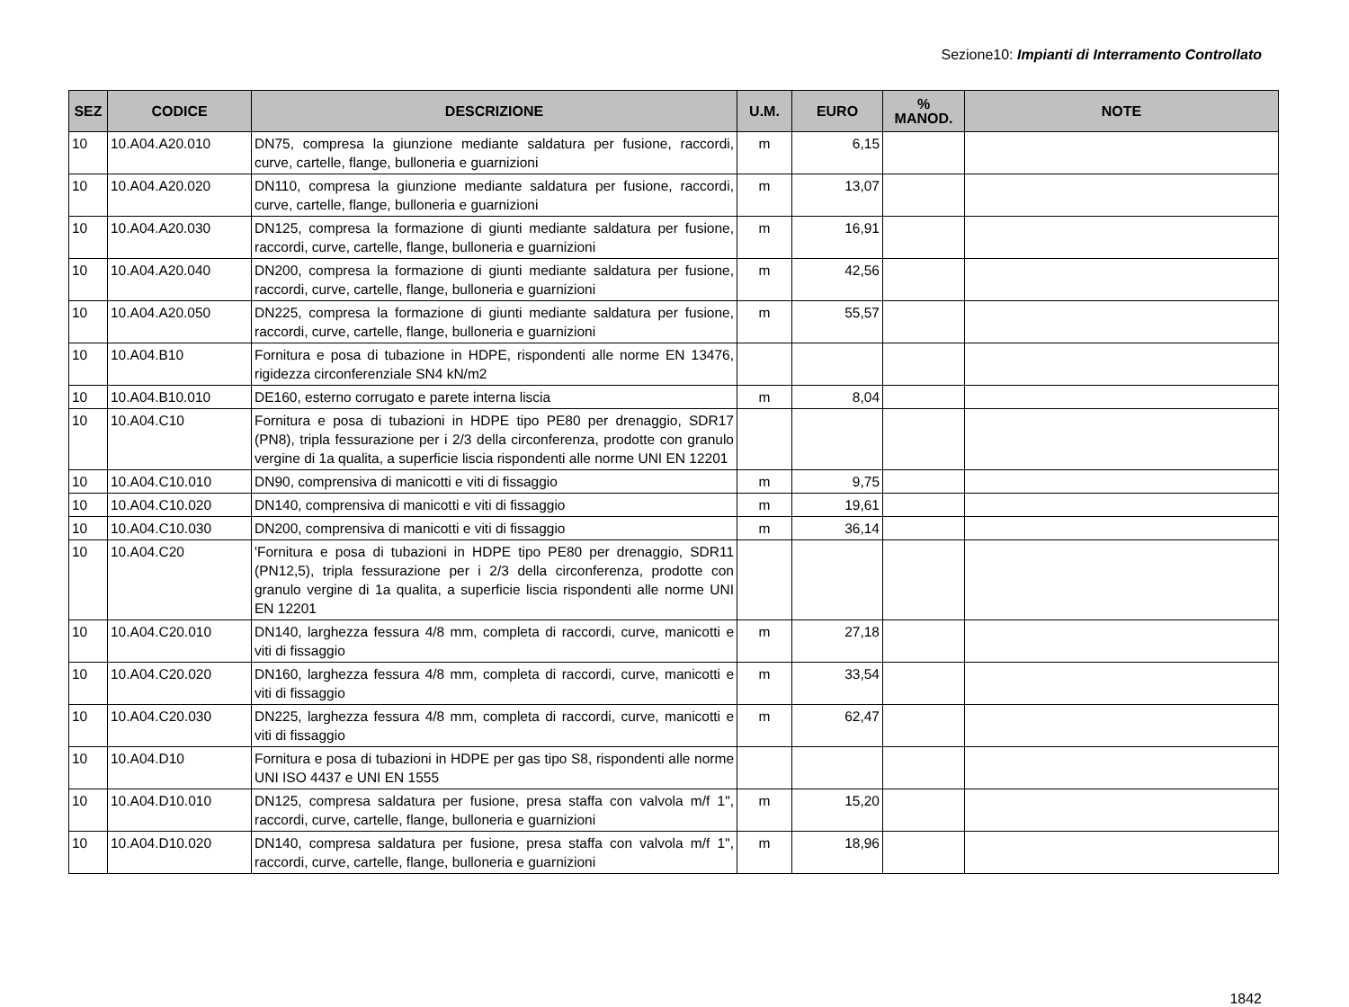Sezione10: Impianti di Interramento Controllato
| SEZ | CODICE | DESCRIZIONE | U.M. | EURO | % MANOD. | NOTE |
| --- | --- | --- | --- | --- | --- | --- |
| 10 | 10.A04.A20.010 | DN75, compresa la giunzione mediante saldatura per fusione, raccordi, curve, cartelle, flange, bulloneria e guarnizioni | m | 6,15 | | |
| 10 | 10.A04.A20.020 | DN110, compresa la giunzione mediante saldatura per fusione, raccordi, curve, cartelle, flange, bulloneria e guarnizioni | m | 13,07 | | |
| 10 | 10.A04.A20.030 | DN125, compresa la formazione di giunti mediante saldatura per fusione, raccordi, curve, cartelle, flange, bulloneria e guarnizioni | m | 16,91 | | |
| 10 | 10.A04.A20.040 | DN200, compresa la formazione di giunti mediante saldatura per fusione, raccordi, curve, cartelle, flange, bulloneria e guarnizioni | m | 42,56 | | |
| 10 | 10.A04.A20.050 | DN225, compresa la formazione di giunti mediante saldatura per fusione, raccordi, curve, cartelle, flange, bulloneria e guarnizioni | m | 55,57 | | |
| 10 | 10.A04.B10 | Fornitura e posa di tubazione in HDPE, rispondenti alle norme EN 13476, rigidezza circonferenziale SN4 kN/m2 | | | | |
| 10 | 10.A04.B10.010 | DE160, esterno corrugato e parete interna liscia | m | 8,04 | | |
| 10 | 10.A04.C10 | Fornitura e posa di tubazioni in HDPE tipo PE80 per drenaggio, SDR17 (PN8), tripla fessurazione per i 2/3 della circonferenza, prodotte con granulo vergine di 1a qualita, a superficie liscia rispondenti alle norme UNI EN 12201 | | | | |
| 10 | 10.A04.C10.010 | DN90, comprensiva di manicotti e viti di fissaggio | m | 9,75 | | |
| 10 | 10.A04.C10.020 | DN140, comprensiva di manicotti e viti di fissaggio | m | 19,61 | | |
| 10 | 10.A04.C10.030 | DN200, comprensiva di manicotti e viti di fissaggio | m | 36,14 | | |
| 10 | 10.A04.C20 | 'Fornitura e posa di tubazioni in HDPE tipo PE80 per drenaggio, SDR11 (PN12,5), tripla fessurazione per i 2/3 della circonferenza, prodotte con granulo vergine di 1a qualita, a superficie liscia rispondenti alle norme UNI EN 12201 | | | | |
| 10 | 10.A04.C20.010 | DN140, larghezza fessura 4/8 mm, completa di raccordi, curve, manicotti e viti di fissaggio | m | 27,18 | | |
| 10 | 10.A04.C20.020 | DN160, larghezza fessura 4/8 mm, completa di raccordi, curve, manicotti e viti di fissaggio | m | 33,54 | | |
| 10 | 10.A04.C20.030 | DN225, larghezza fessura 4/8 mm, completa di raccordi, curve, manicotti e viti di fissaggio | m | 62,47 | | |
| 10 | 10.A04.D10 | Fornitura e posa di tubazioni in HDPE per gas tipo S8, rispondenti alle norme UNI ISO 4437 e UNI EN 1555 | | | | |
| 10 | 10.A04.D10.010 | DN125, compresa saldatura per fusione, presa staffa con valvola m/f 1", raccordi, curve, cartelle, flange, bulloneria e guarnizioni | m | 15,20 | | |
| 10 | 10.A04.D10.020 | DN140, compresa saldatura per fusione, presa staffa con valvola m/f 1", raccordi, curve, cartelle, flange, bulloneria e guarnizioni | m | 18,96 | | |
1842